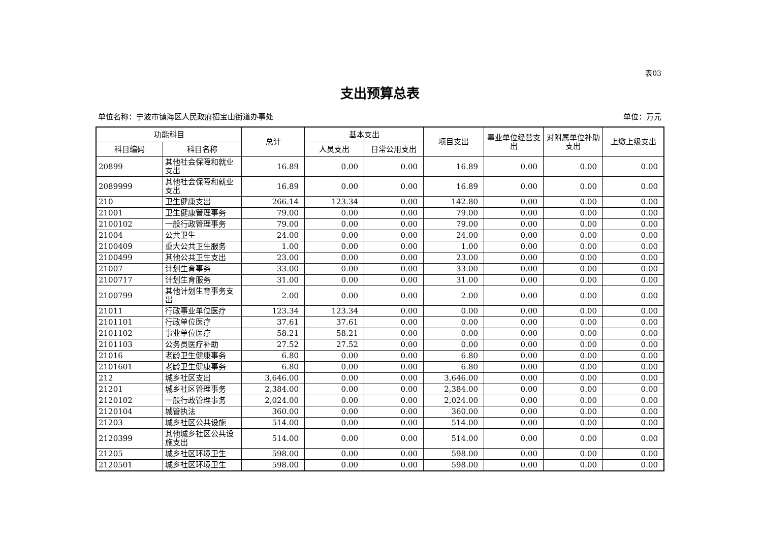表03
支出预算总表
单位名称：宁波市镇海区人民政府招宝山街道办事处 单位：万元
| 功能科目 | | 总计 | 基本支出 | | 项目支出 | 事业单位经营支出 | 对附属单位补助支出 | 上缴上级支出 |
| --- | --- | --- | --- | --- | --- | --- | --- | --- |
| 科目编码 | 科目名称 | | 人员支出 | 日常公用支出 | | | | |
| 20899 | 其他社会保障和就业支出 | 16.89 | 0.00 | 0.00 | 16.89 | 0.00 | 0.00 | 0.00 |
| 2089999 | 其他社会保障和就业支出 | 16.89 | 0.00 | 0.00 | 16.89 | 0.00 | 0.00 | 0.00 |
| 210 | 卫生健康支出 | 266.14 | 123.34 | 0.00 | 142.80 | 0.00 | 0.00 | 0.00 |
| 21001 | 卫生健康管理事务 | 79.00 | 0.00 | 0.00 | 79.00 | 0.00 | 0.00 | 0.00 |
| 2100102 | 一般行政管理事务 | 79.00 | 0.00 | 0.00 | 79.00 | 0.00 | 0.00 | 0.00 |
| 21004 | 公共卫生 | 24.00 | 0.00 | 0.00 | 24.00 | 0.00 | 0.00 | 0.00 |
| 2100409 | 重大公共卫生服务 | 1.00 | 0.00 | 0.00 | 1.00 | 0.00 | 0.00 | 0.00 |
| 2100499 | 其他公共卫生支出 | 23.00 | 0.00 | 0.00 | 23.00 | 0.00 | 0.00 | 0.00 |
| 21007 | 计划生育事务 | 33.00 | 0.00 | 0.00 | 33.00 | 0.00 | 0.00 | 0.00 |
| 2100717 | 计划生育服务 | 31.00 | 0.00 | 0.00 | 31.00 | 0.00 | 0.00 | 0.00 |
| 2100799 | 其他计划生育事务支出 | 2.00 | 0.00 | 0.00 | 2.00 | 0.00 | 0.00 | 0.00 |
| 21011 | 行政事业单位医疗 | 123.34 | 123.34 | 0.00 | 0.00 | 0.00 | 0.00 | 0.00 |
| 2101101 | 行政单位医疗 | 37.61 | 37.61 | 0.00 | 0.00 | 0.00 | 0.00 | 0.00 |
| 2101102 | 事业单位医疗 | 58.21 | 58.21 | 0.00 | 0.00 | 0.00 | 0.00 | 0.00 |
| 2101103 | 公务员医疗补助 | 27.52 | 27.52 | 0.00 | 0.00 | 0.00 | 0.00 | 0.00 |
| 21016 | 老龄卫生健康事务 | 6.80 | 0.00 | 0.00 | 6.80 | 0.00 | 0.00 | 0.00 |
| 2101601 | 老龄卫生健康事务 | 6.80 | 0.00 | 0.00 | 6.80 | 0.00 | 0.00 | 0.00 |
| 212 | 城乡社区支出 | 3,646.00 | 0.00 | 0.00 | 3,646.00 | 0.00 | 0.00 | 0.00 |
| 21201 | 城乡社区管理事务 | 2,384.00 | 0.00 | 0.00 | 2,384.00 | 0.00 | 0.00 | 0.00 |
| 2120102 | 一般行政管理事务 | 2,024.00 | 0.00 | 0.00 | 2,024.00 | 0.00 | 0.00 | 0.00 |
| 2120104 | 城管执法 | 360.00 | 0.00 | 0.00 | 360.00 | 0.00 | 0.00 | 0.00 |
| 21203 | 城乡社区公共设施 | 514.00 | 0.00 | 0.00 | 514.00 | 0.00 | 0.00 | 0.00 |
| 2120399 | 其他城乡社区公共设施支出 | 514.00 | 0.00 | 0.00 | 514.00 | 0.00 | 0.00 | 0.00 |
| 21205 | 城乡社区环境卫生 | 598.00 | 0.00 | 0.00 | 598.00 | 0.00 | 0.00 | 0.00 |
| 2120501 | 城乡社区环境卫生 | 598.00 | 0.00 | 0.00 | 598.00 | 0.00 | 0.00 | 0.00 |